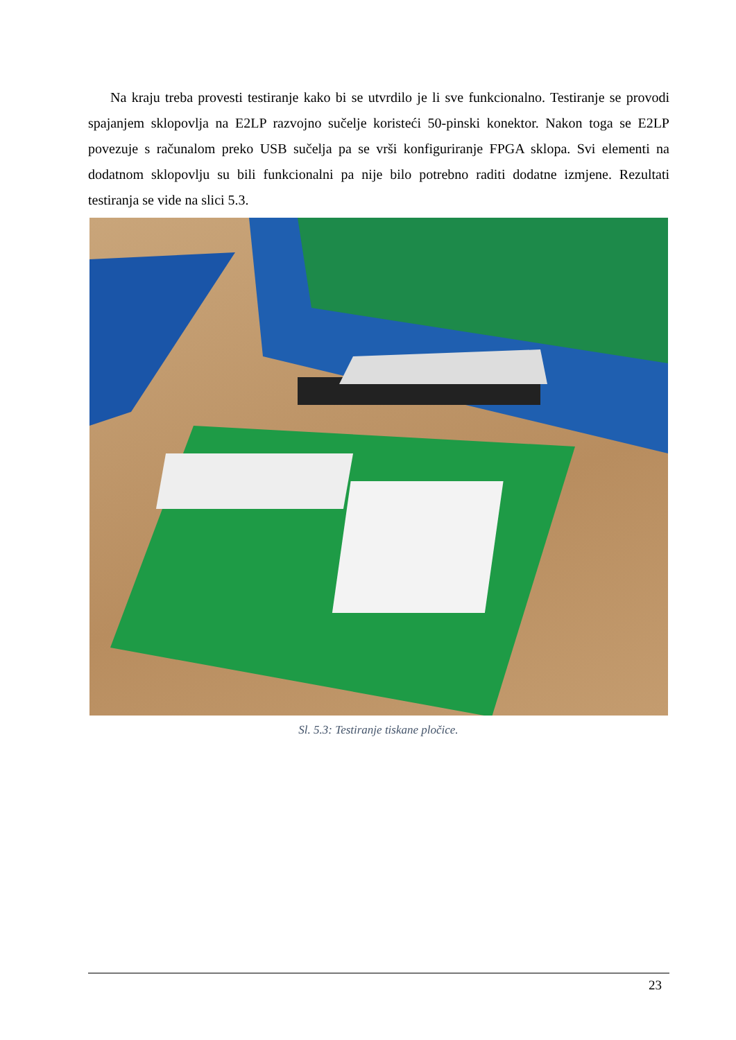Na kraju treba provesti testiranje kako bi se utvrdilo je li sve funkcionalno. Testiranje se provodi spajanjem sklopovlja na E2LP razvojno sučelje koristeći 50-pinski konektor. Nakon toga se E2LP povezuje s računalom preko USB sučelja pa se vrši konfiguriranje FPGA sklopa. Svi elementi na dodatnom sklopovlju su bili funkcionalni pa nije bilo potrebno raditi dodatne izmjene. Rezultati testiranja se vide na slici 5.3.
Sl. 5.3: Testiranje tiskane pločice.
23